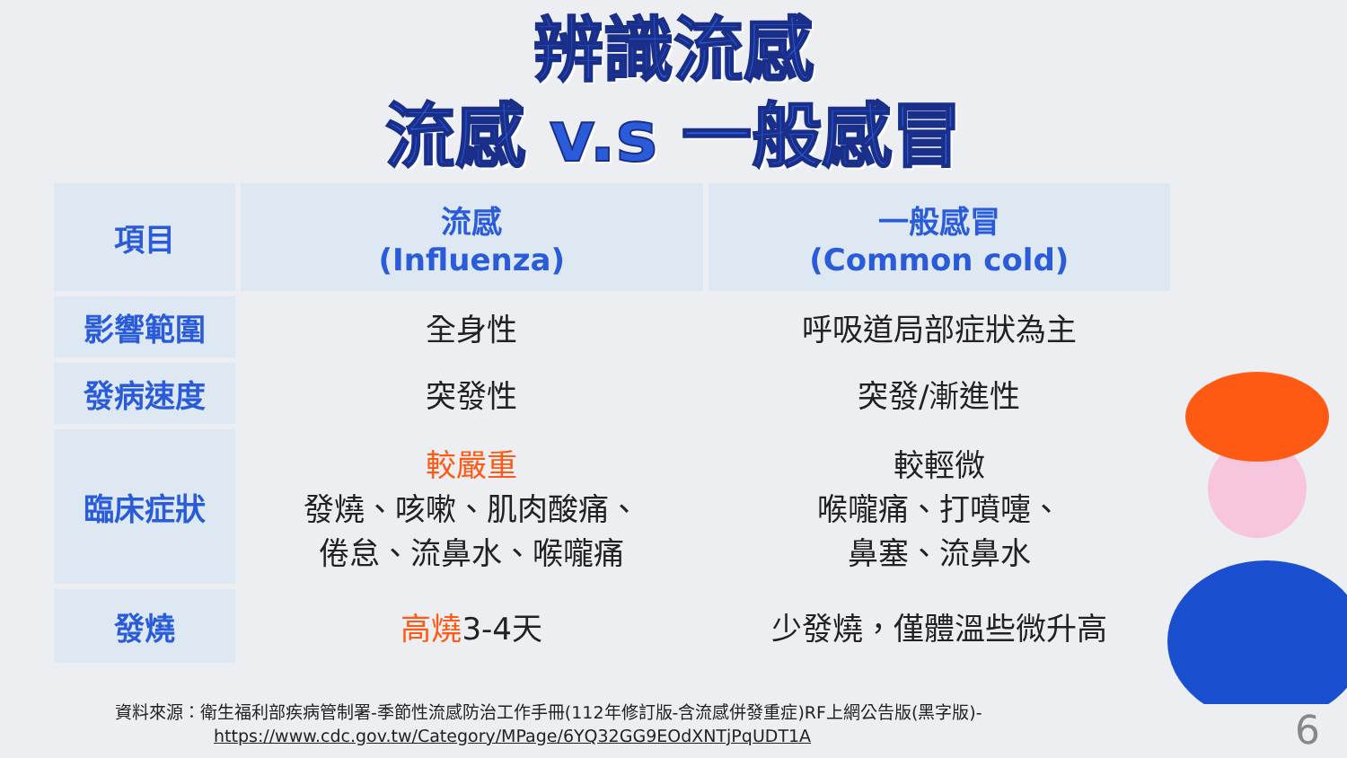辨識流感
流感 v.s 一般感冒
| 項目 | 流感 (Influenza) | 一般感冒 (Common cold) |
| --- | --- | --- |
| 影響範圍 | 全身性 | 呼吸道局部症狀為主 |
| 發病速度 | 突發性 | 突發/漸進性 |
| 臨床症狀 | 較嚴重 發燒、咳嗽、肌肉酸痛、 倦怠、流鼻水、喉嚨痛 | 較輕微 喉嚨痛、打噴嚏、 鼻塞、流鼻水 |
| 發燒 | 高燒 3-4天 | 少發燒，僅體溫些微升高 |
資料來源：衛生福利部疾病管制署-季節性流感防治工作手冊(112年修訂版-含流感併發重症)RF上網公告版(黑字版)-
https://www.cdc.gov.tw/Category/MPage/6YQ32GG9EOdXNTjPqUDT1A
6